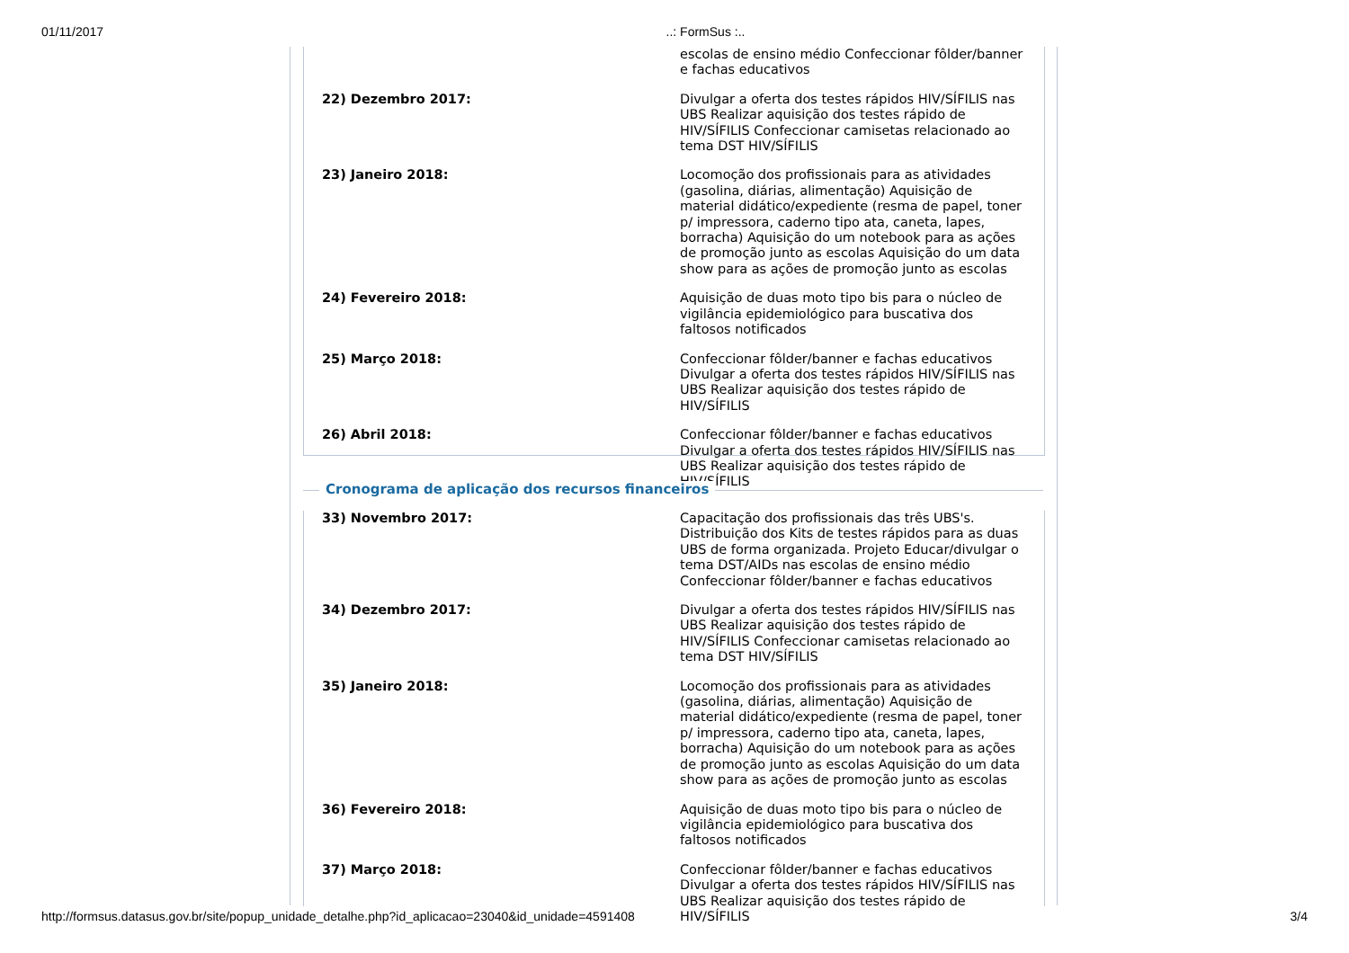01/11/2017..: FormSus :..
| | escolas de ensino médio Confeccionar fôlder/banner e fachas educativos |
| 22) Dezembro 2017: | Divulgar a oferta dos testes rápidos HIV/SÍFILIS nas UBS Realizar aquisição dos testes rápido de HIV/SÍFILIS Confeccionar camisetas relacionado ao tema DST HIV/SÍFILIS |
| 23) Janeiro 2018: | Locomoção dos profissionais para as atividades (gasolina, diárias, alimentação) Aquisição de material didático/expediente (resma de papel, toner p/ impressora, caderno tipo ata, caneta, lapes, borracha) Aquisição do um notebook para as ações de promoção junto as escolas Aquisição do um data show para as ações de promoção junto as escolas |
| 24) Fevereiro 2018: | Aquisição de duas moto tipo bis para o núcleo de vigilância epidemiológico para buscativa dos faltosos notificados |
| 25) Março 2018: | Confeccionar fôlder/banner e fachas educativos Divulgar a oferta dos testes rápidos HIV/SÍFILIS nas UBS Realizar aquisição dos testes rápido de HIV/SÍFILIS |
| 26) Abril 2018: | Confeccionar fôlder/banner e fachas educativos Divulgar a oferta dos testes rápidos HIV/SÍFILIS nas UBS Realizar aquisição dos testes rápido de HIV/SÍFILIS |
Cronograma de aplicação dos recursos financeiros
| 33) Novembro 2017: | Capacitação dos profissionais das três UBS's. Distribuição dos Kits de testes rápidos para as duas UBS de forma organizada. Projeto Educar/divulgar o tema DST/AIDs nas escolas de ensino médio Confeccionar fôlder/banner e fachas educativos |
| 34) Dezembro 2017: | Divulgar a oferta dos testes rápidos HIV/SÍFILIS nas UBS Realizar aquisição dos testes rápido de HIV/SÍFILIS Confeccionar camisetas relacionado ao tema DST HIV/SÍFILIS |
| 35) Janeiro 2018: | Locomoção dos profissionais para as atividades (gasolina, diárias, alimentação) Aquisição de material didático/expediente (resma de papel, toner p/ impressora, caderno tipo ata, caneta, lapes, borracha) Aquisição do um notebook para as ações de promoção junto as escolas Aquisição do um data show para as ações de promoção junto as escolas |
| 36) Fevereiro 2018: | Aquisição de duas moto tipo bis para o núcleo de vigilância epidemiológico para buscativa dos faltosos notificados |
| 37) Março 2018: | Confeccionar fôlder/banner e fachas educativos Divulgar a oferta dos testes rápidos HIV/SÍFILIS nas UBS Realizar aquisição dos testes rápido de HIV/SÍFILIS |
http://formsus.datasus.gov.br/site/popup_unidade_detalhe.php?id_aplicacao=23040&id_unidade=4591408 3/4